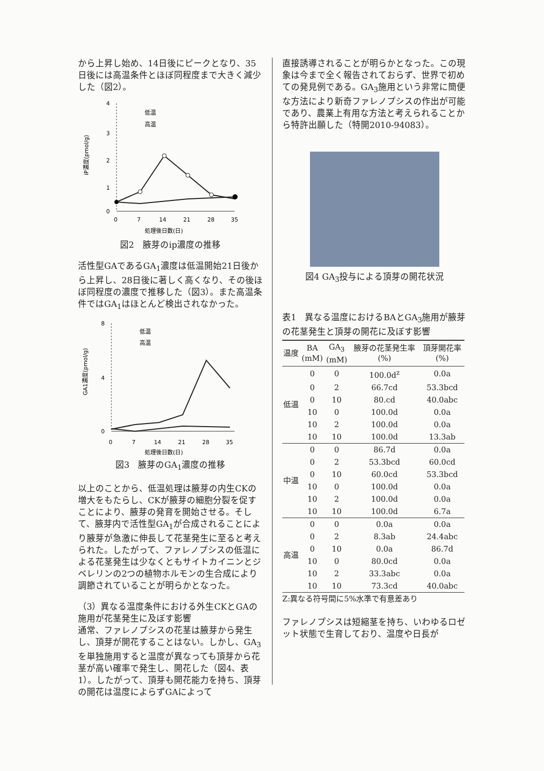から上昇し始め、14日後にピークとなり、35日後には高温条件とほぼ同程度まで大きく減少した（図2）。
4
3
2
1
0
0
7
14
21
28
35
処理後日数(日)
iP濃度(pmol/g)
低温
高温
図2　腋芽のip濃度の推移
活性型GAであるGA<sub>1</sub>濃度は低温開始21日後から上昇し、28日後に著しく高くなり、その後ほぼ同程度の濃度で推移した（図3）。また高温条件ではGA<sub>1</sub>はほとんど検出されなかった。
8
4
0
0
7
14
21
28
35
処理後日数(日)
GA1濃度(pmol/g)
低温
高温
図3　腋芽のGA<sub>1</sub>濃度の推移
以上のことから、低温処理は腋芽の内生CKの増大をもたらし、CKが腋芽の細胞分裂を促すことにより、腋芽の発育を開始させる。そして、腋芽内で活性型GA<sub>1</sub>が合成されることにより腋芽が急激に伸長して花茎発生に至ると考えられた。したがって、ファレノプシスの低温による花茎発生は少なくともサイトカイニンとジベレリンの2つの植物ホルモンの生合成により調節されていることが明らかとなった。
（3）異なる温度条件における外生CKとGAの施用が花茎発生に及ぼす影響
通常、ファレノプシスの花茎は腋芽から発生し、頂芽が開花することはない。しかし、GA<sub>3</sub>を単独施用すると温度が異なっても頂芽から花茎が高い確率で発生し、開花した（図4、表1）。したがって、頂芽も開花能力を持ち、頂芽の開花は温度によらずGAによって
直接誘導されることが明らかとなった。この現象は今まで全く報告されておらず、世界で初めての発見例である。GA<sub>3</sub>施用という非常に簡便な方法により新奇ファレノプシスの作出が可能であり、農業上有用な方法と考えられることから特許出願した（特開2010-94083）。
図4 GA<sub>3</sub>投与による頂芽の開花状況
表1　異なる温度におけるBAとGA<sub>3</sub>施用が腋芽の花茎発生と頂芽の開花に及ぼす影響
| 温度 | BA (mM) | GA<sub>3</sub> (mM) | 腋芽の花茎発生率 (%) | 頂芽開花率 (%) |
| 低温 | 0 | 0 | 100.0d<sup>z</sup> | 0.0a |
| | 0 | 2 | 66.7cd | 53.3bcd |
| | 0 | 10 | 80.cd | 40.0abc |
| | 10 | 0 | 100.0d | 0.0a |
| | 10 | 2 | 100.0d | 0.0a |
| | 10 | 10 | 100.0d | 13.3ab |
| 中温 | 0 | 0 | 86.7d | 0.0a |
| | 0 | 2 | 53.3bcd | 60.0cd |
| | 0 | 10 | 60.0cd | 53.3bcd |
| | 10 | 0 | 100.0d | 0.0a |
| | 10 | 2 | 100.0d | 0.0a |
| | 10 | 10 | 100.0d | 6.7a |
| 高温 | 0 | 0 | 0.0a | 0.0a |
| | 0 | 2 | 8.3ab | 24.4abc |
| | 0 | 10 | 0.0a | 86.7d |
| | 10 | 0 | 80.0cd | 0.0a |
| | 10 | 2 | 33.3abc | 0.0a |
| | 10 | 10 | 73.3cd | 40.0abc |
| Z:異なる符号間に5%水準で有意差あり | | | | |
ファレノプシスは短縮茎を持ち、いわゆるロゼット状態で生育しており、温度や日長が